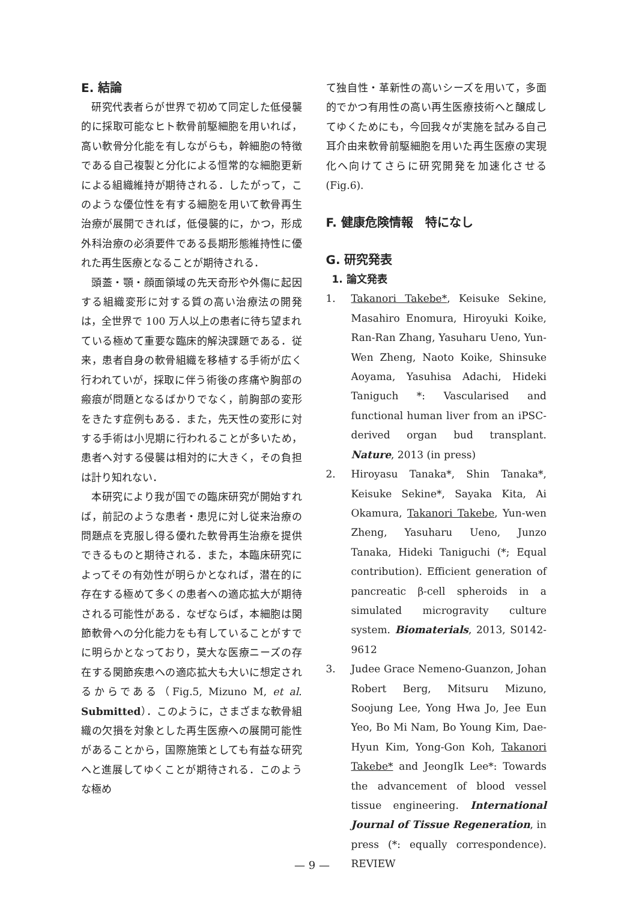E. 結論
研究代表者らが世界で初めて同定した低侵襲的に採取可能なヒト軟骨前駆細胞を用いれば，高い軟骨分化能を有しながらも，幹細胞の特徴である自己複製と分化による恒常的な細胞更新による組織維持が期待される．したがって，このような優位性を有する細胞を用いて軟骨再生治療が展開できれば，低侵襲的に，かつ，形成外科治療の必須要件である長期形態維持性に優れた再生医療となることが期待される．
頭蓋・顎・顔面領域の先天奇形や外傷に起因する組織変形に対する質の高い治療法の開発は，全世界で 100 万人以上の患者に待ち望まれている極めて重要な臨床的解決課題である．従来，患者自身の軟骨組織を移植する手術が広く行われていが，採取に伴う術後の疼痛や胸部の瘢痕が問題となるばかりでなく，前胸部の変形をきたす症例もある．また，先天性の変形に対する手術は小児期に行われることが多いため，患者へ対する侵襲は相対的に大きく，その負担は計り知れない．
本研究により我が国での臨床研究が開始すれば，前記のような患者・患児に対し従来治療の問題点を克服し得る優れた軟骨再生治療を提供できるものと期待される．また，本臨床研究によってその有効性が明らかとなれば，潜在的に存在する極めて多くの患者への適応拡大が期待される可能性がある．なぜならば，本細胞は関節軟骨への分化能力をも有していることがすでに明らかとなっており，莫大な医療ニーズの存在する関節疾患への適応拡大も大いに想定されるからである（Fig.5, Mizuno M, et al. Submitted）．このように，さまざまな軟骨組織の欠損を対象とした再生医療への展開可能性があることから，国際施策としても有益な研究へと進展してゆくことが期待される．このような極め
て独自性・革新性の高いシーズを用いて，多面的でかつ有用性の高い再生医療技術へと醸成してゆくためにも，今回我々が実施を試みる自己耳介由来軟骨前駆細胞を用いた再生医療の実現化へ向けてさらに研究開発を加速化させる(Fig.6).
F. 健康危険情報　特になし
G. 研究発表
1. 論文発表
1. Takanori Takebe*, Keisuke Sekine, Masahiro Enomura, Hiroyuki Koike, Ran-Ran Zhang, Yasuharu Ueno, Yun-Wen Zheng, Naoto Koike, Shinsuke Aoyama, Yasuhisa Adachi, Hideki Taniguch *: Vascularised and functional human liver from an iPSC-derived organ bud transplant. Nature, 2013 (in press)
2. Hiroyasu Tanaka*, Shin Tanaka*, Keisuke Sekine*, Sayaka Kita, Ai Okamura, Takanori Takebe, Yun-wen Zheng, Yasuharu Ueno, Junzo Tanaka, Hideki Taniguchi (*; Equal contribution). Efficient generation of pancreatic β-cell spheroids in a simulated microgravity culture system. Biomaterials, 2013, S0142-9612
3. Judee Grace Nemeno-Guanzon, Johan Robert Berg, Mitsuru Mizuno, Soojung Lee, Yong Hwa Jo, Jee Eun Yeo, Bo Mi Nam, Bo Young Kim, Dae-Hyun Kim, Yong-Gon Koh, Takanori Takebe* and JeongIk Lee*: Towards the advancement of blood vessel tissue engineering. International Journal of Tissue Regeneration, in press (*: equally correspondence). REVIEW
— 9 —